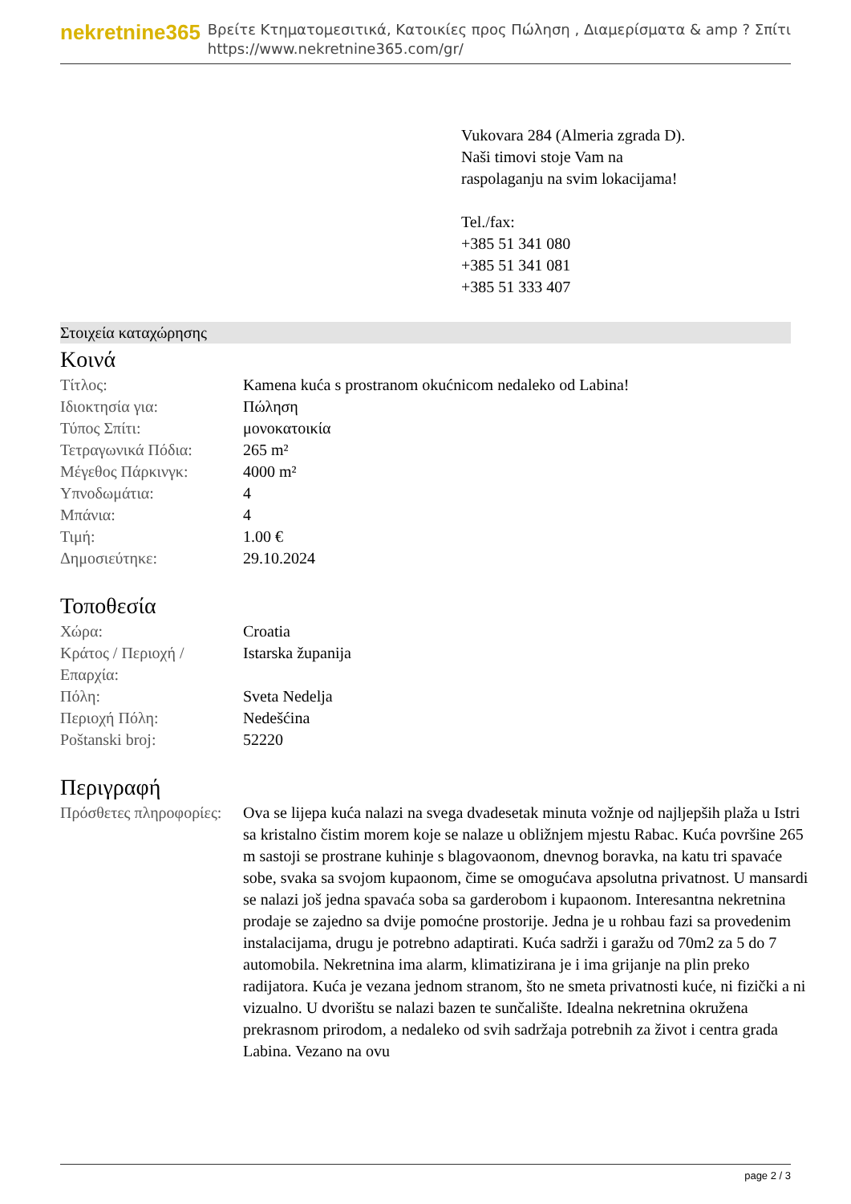nekretnine365
Βρείτε Κτηματομεσιτικά, Κατοικίες προς Πώληση , Διαμερίσματα & amp ? Σπίτι
https://www.nekretnine365.com/gr/
Vukovara 284 (Almeria zgrada D).
Naši timovi stoje Vam na raspolaganju na svim lokacijama!
Tel./fax:
+385 51 341 080
+385 51 341 081
+385 51 333 407
Στοιχεία καταχώρησης
Κοινά
| Τίτλος: | Kamena kuća s prostranom okućnicom nedaleko od Labina! |
| Ιδιοκτησία για: | Πώληση |
| Τύπος Σπίτι: | μονοκατοικία |
| Τετραγωνικά Πόδια: | 265 m² |
| Μέγεθος Πάρκινγκ: | 4000 m² |
| Υπνοδωμάτια: | 4 |
| Μπάνια: | 4 |
| Τιμή: | 1.00 € |
| Δημοσιεύτηκε: | 29.10.2024 |
Τοποθεσία
| Χώρα: | Croatia |
| Κράτος / Περιοχή / Επαρχία: | Istarska županija |
| Πόλη: | Sveta Nedelja |
| Περιοχή Πόλη: | Nedešćina |
| Poštanski broj: | 52220 |
Περιγραφή
| Πρόσθετες πληροφορίες: | Ova se lijepa kuća nalazi na svega dvadesetak minuta vožnje od najljepših plaža u Istri sa kristalno čistim morem koje se nalaze u obližnjem mjestu Rabac. Kuća površine 265 m sastoji se prostrane kuhinje s blagovaonom, dnevnog boravka, na katu tri spavaće sobe, svaka sa svojom kupaonom, čime se omogućava apsolutna privatnost. U mansardi se nalazi još jedna spavaća soba sa garderobom i kupaonom. Interesantna nekretnina prodaje se zajedno sa dvije pomoćne prostorije. Jedna je u rohbau fazi sa provedenim instalacijama, drugu je potrebno adaptirati. Kuća sadrži i garažu od 70m2 za 5 do 7 automobila. Nekretnina ima alarm, klimatizirana je i ima grijanje na plin preko radijatora. Kuća je vezana jednom stranom, što ne smeta privatnosti kuće, ni fizički a ni vizualno. U dvorištu se nalazi bazen te sunčalište. Idealna nekretnina okružena prekrasnom prirodom, a nedaleko od svih sadržaja potrebnih za život i centra grada Labina. Vezano na ovu |
page 2 / 3